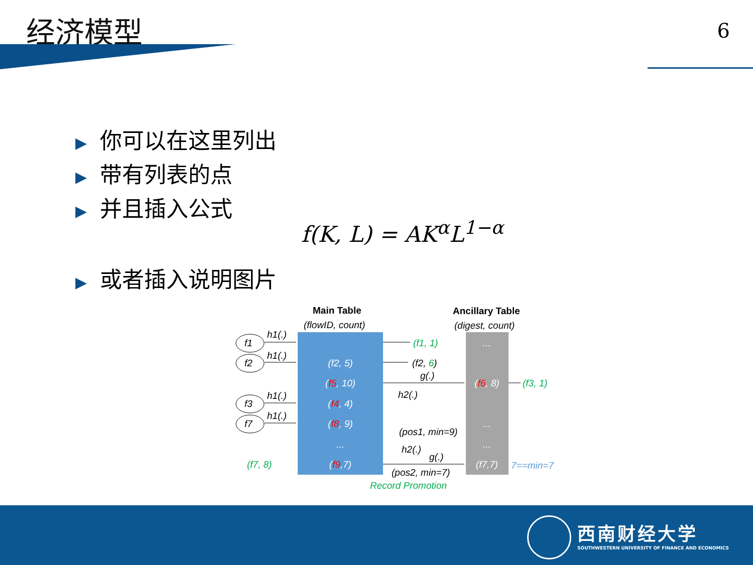经济模型 6
▶ 你可以在这里列出
▶ 带有列表的点
▶ 并且插入公式
f(K, L) = AK<sup>α</sup>L<sup>1−α</sup>
▶ 或者插入说明图片
Main Table
(flowID, count)
Ancillary Table
(digest, count)
(f2, 5)
(f5, 10)
(f4, 4)
(f8, 9)
...
(f9,7)
...
(f6, 8)
...
...
(f7,7)
f1
f2
f3
f7
h1(.)
h1(.)
h1(.)
h1(.)
(f1, 1)
(f2, 6)
g(.)
h2(.)
(f3, 1)
(pos1, min=9)
h2(.)
g(.)
(pos2, min=7)
(f7, 8)
7==min=7
Record Promotion
西南财经大学
SOUTHWESTERN UNIVERSITY OF FINANCE AND ECONOMICS